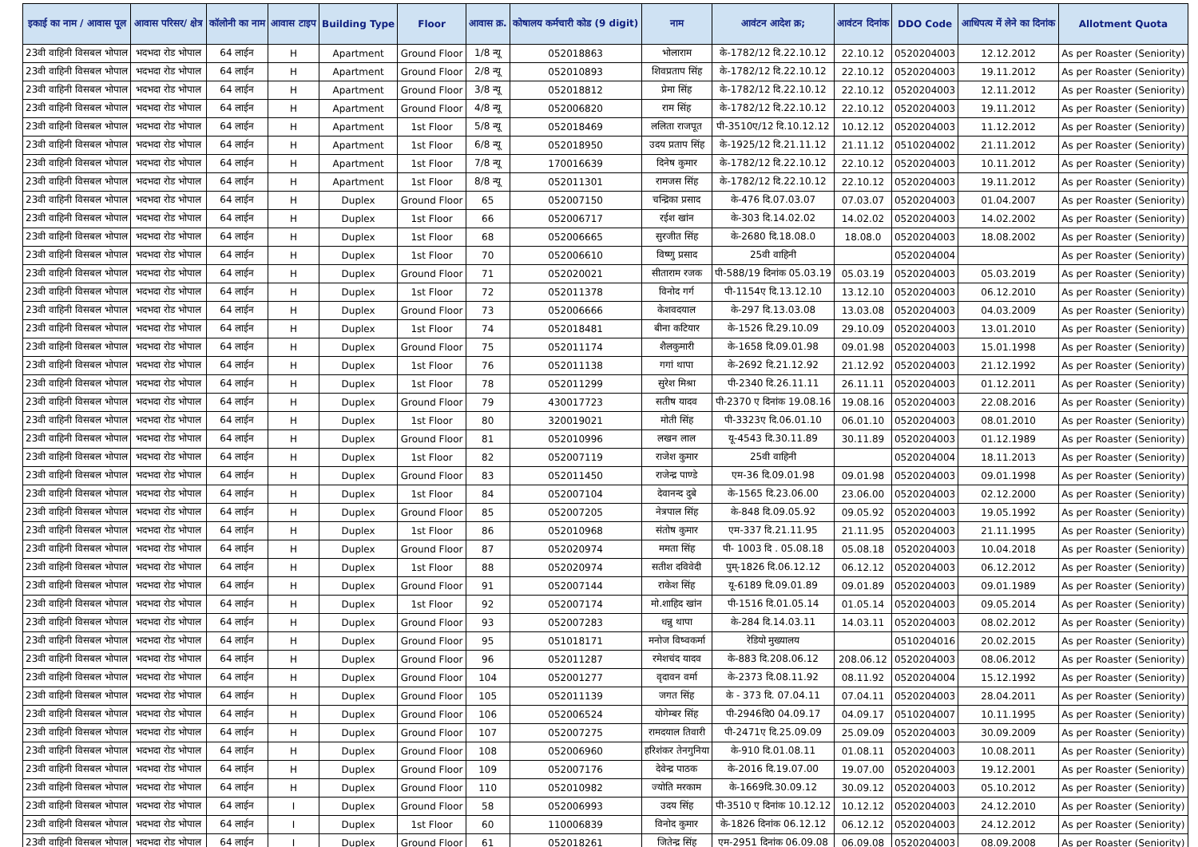| इकाई का नाम / आवास पूल | आवास परिसर/ क्षेत्र | कॉलोनी का नाम | आवास टाइप | Building Type | Floor | आवास क्र. | कोषालय कर्मचारी कोड (9 digit) | नाम | आवंटन आदेश क्र; | आवंटन दिनांक | DDO Code | आधिपत्य में लेने का दिनांक | Allotment Quota |
| --- | --- | --- | --- | --- | --- | --- | --- | --- | --- | --- | --- | --- | --- |
| 23वी वाहिनी विसबल भोपाल | भदभदा रोड भोपाल | 64 लाईन | H | Apartment | Ground Floor | 1/8 न्यू | 052018863 | भोलाराम | के-1782/12 दि.22.10.12 | 22.10.12 | 0520204003 | 12.12.2012 | As per Roaster (Seniority) |
| 23वी वाहिनी विसबल भोपाल | भदभदा रोड भोपाल | 64 लाईन | H | Apartment | Ground Floor | 2/8 न्यू | 052010893 | शिवप्रताप सिंह | के-1782/12 दि.22.10.12 | 22.10.12 | 0520204003 | 19.11.2012 | As per Roaster (Seniority) |
| 23वी वाहिनी विसबल भोपाल | भदभदा रोड भोपाल | 64 लाईन | H | Apartment | Ground Floor | 3/8 न्यू | 052018812 | प्रेमा सिंह | के-1782/12 दि.22.10.12 | 22.10.12 | 0520204003 | 12.11.2012 | As per Roaster (Seniority) |
| 23वी वाहिनी विसबल भोपाल | भदभदा रोड भोपाल | 64 लाईन | H | Apartment | Ground Floor | 4/8 न्यू | 052006820 | राम सिंह | के-1782/12 दि.22.10.12 | 22.10.12 | 0520204003 | 19.11.2012 | As per Roaster (Seniority) |
| 23वी वाहिनी विसबल भोपाल | भदभदा रोड भोपाल | 64 लाईन | H | Apartment | 1st Floor | 5/8 न्यू | 052018469 | ललिता राजपूत | पी-3510ए/12 दि.10.12.12 | 10.12.12 | 0520204003 | 11.12.2012 | As per Roaster (Seniority) |
| 23वी वाहिनी विसबल भोपाल | भदभदा रोड भोपाल | 64 लाईन | H | Apartment | 1st Floor | 6/8 न्यू | 052018950 | उदय प्रताप सिंह | के-1925/12 दि.21.11.12 | 21.11.12 | 0510204002 | 21.11.2012 | As per Roaster (Seniority) |
| 23वी वाहिनी विसबल भोपाल | भदभदा रोड भोपाल | 64 लाईन | H | Apartment | 1st Floor | 7/8 न्यू | 170016639 | दिनेष कुमार | के-1782/12 दि.22.10.12 | 22.10.12 | 0520204003 | 10.11.2012 | As per Roaster (Seniority) |
| 23वी वाहिनी विसबल भोपाल | भदभदा रोड भोपाल | 64 लाईन | H | Apartment | 1st Floor | 8/8 न्यू | 052011301 | रामजस सिंह | के-1782/12 दि.22.10.12 | 22.10.12 | 0520204003 | 19.11.2012 | As per Roaster (Seniority) |
| 23वी वाहिनी विसबल भोपाल | भदभदा रोड भोपाल | 64 लाईन | H | Duplex | Ground Floor | 65 | 052007150 | चन्द्रिका प्रसाद | के-476 दि.07.03.07 | 07.03.07 | 0520204003 | 01.04.2007 | As per Roaster (Seniority) |
| 23वी वाहिनी विसबल भोपाल | भदभदा रोड भोपाल | 64 लाईन | H | Duplex | 1st Floor | 66 | 052006717 | रईश खांन | के-303 दि.14.02.02 | 14.02.02 | 0520204003 | 14.02.2002 | As per Roaster (Seniority) |
| 23वी वाहिनी विसबल भोपाल | भदभदा रोड भोपाल | 64 लाईन | H | Duplex | 1st Floor | 68 | 052006665 | सुरजीत सिंह | के-2680 दि.18.08.0 | 18.08.0 | 0520204003 | 18.08.2002 | As per Roaster (Seniority) |
| 23वी वाहिनी विसबल भोपाल | भदभदा रोड भोपाल | 64 लाईन | H | Duplex | 1st Floor | 70 | 052006610 | विष्णु प्रसाद | 25वी वाहिनी | | 0520204004 | | As per Roaster (Seniority) |
| 23वी वाहिनी विसबल भोपाल | भदभदा रोड भोपाल | 64 लाईन | H | Duplex | Ground Floor | 71 | 052020021 | सीताराम रजक | पी-588/19 दिनांक 05.03.19 | 05.03.19 | 0520204003 | 05.03.2019 | As per Roaster (Seniority) |
| 23वी वाहिनी विसबल भोपाल | भदभदा रोड भोपाल | 64 लाईन | H | Duplex | 1st Floor | 72 | 052011378 | विनोद गर्ग | पी-1154ए दि.13.12.10 | 13.12.10 | 0520204003 | 06.12.2010 | As per Roaster (Seniority) |
| 23वी वाहिनी विसबल भोपाल | भदभदा रोड भोपाल | 64 लाईन | H | Duplex | Ground Floor | 73 | 052006666 | केशवदयाल | के-297 दि.13.03.08 | 13.03.08 | 0520204003 | 04.03.2009 | As per Roaster (Seniority) |
| 23वी वाहिनी विसबल भोपाल | भदभदा रोड भोपाल | 64 लाईन | H | Duplex | 1st Floor | 74 | 052018481 | बीना कटियार | के-1526 दि.29.10.09 | 29.10.09 | 0520204003 | 13.01.2010 | As per Roaster (Seniority) |
| 23वी वाहिनी विसबल भोपाल | भदभदा रोड भोपाल | 64 लाईन | H | Duplex | Ground Floor | 75 | 052011174 | शैलकुमारी | के-1658 दि.09.01.98 | 09.01.98 | 0520204003 | 15.01.1998 | As per Roaster (Seniority) |
| 23वी वाहिनी विसबल भोपाल | भदभदा रोड भोपाल | 64 लाईन | H | Duplex | 1st Floor | 76 | 052011138 | गगां थापा | के-2692 दि.21.12.92 | 21.12.92 | 0520204003 | 21.12.1992 | As per Roaster (Seniority) |
| 23वी वाहिनी विसबल भोपाल | भदभदा रोड भोपाल | 64 लाईन | H | Duplex | 1st Floor | 78 | 052011299 | सुरेश मिश्रा | पी-2340 दि.26.11.11 | 26.11.11 | 0520204003 | 01.12.2011 | As per Roaster (Seniority) |
| 23वी वाहिनी विसबल भोपाल | भदभदा रोड भोपाल | 64 लाईन | H | Duplex | Ground Floor | 79 | 430017723 | सतीष यादव | पी-2370 ए दिनांक 19.08.16 | 19.08.16 | 0520204003 | 22.08.2016 | As per Roaster (Seniority) |
| 23वी वाहिनी विसबल भोपाल | भदभदा रोड भोपाल | 64 लाईन | H | Duplex | 1st Floor | 80 | 320019021 | मोती सिंह | पी-3323ए दि.06.01.10 | 06.01.10 | 0520204003 | 08.01.2010 | As per Roaster (Seniority) |
| 23वी वाहिनी विसबल भोपाल | भदभदा रोड भोपाल | 64 लाईन | H | Duplex | Ground Floor | 81 | 052010996 | लखन लाल | यू-4543 दि.30.11.89 | 30.11.89 | 0520204003 | 01.12.1989 | As per Roaster (Seniority) |
| 23वी वाहिनी विसबल भोपाल | भदभदा रोड भोपाल | 64 लाईन | H | Duplex | 1st Floor | 82 | 052007119 | राजेश कुमार | 25वी वाहिनी | | 0520204004 | 18.11.2013 | As per Roaster (Seniority) |
| 23वी वाहिनी विसबल भोपाल | भदभदा रोड भोपाल | 64 लाईन | H | Duplex | Ground Floor | 83 | 052011450 | राजेन्द्र पाण्डे | एम-36 दि.09.01.98 | 09.01.98 | 0520204003 | 09.01.1998 | As per Roaster (Seniority) |
| 23वी वाहिनी विसबल भोपाल | भदभदा रोड भोपाल | 64 लाईन | H | Duplex | 1st Floor | 84 | 052007104 | देवानन्द दुबे | के-1565 दि.23.06.00 | 23.06.00 | 0520204003 | 02.12.2000 | As per Roaster (Seniority) |
| 23वी वाहिनी विसबल भोपाल | भदभदा रोड भोपाल | 64 लाईन | H | Duplex | Ground Floor | 85 | 052007205 | नेत्रपाल सिंह | के-848 दि.09.05.92 | 09.05.92 | 0520204003 | 19.05.1992 | As per Roaster (Seniority) |
| 23वी वाहिनी विसबल भोपाल | भदभदा रोड भोपाल | 64 लाईन | H | Duplex | 1st Floor | 86 | 052010968 | संतोष कुमार | एम-337 दि.21.11.95 | 21.11.95 | 0520204003 | 21.11.1995 | As per Roaster (Seniority) |
| 23वी वाहिनी विसबल भोपाल | भदभदा रोड भोपाल | 64 लाईन | H | Duplex | Ground Floor | 87 | 052020974 | ममता सिंह | पी- 1003 दि . 05.08.18 | 05.08.18 | 0520204003 | 10.04.2018 | As per Roaster (Seniority) |
| 23वी वाहिनी विसबल भोपाल | भदभदा रोड भोपाल | 64 लाईन | H | Duplex | 1st Floor | 88 | 052020974 | सतीश दविवेदी | पुम्-1826 दि.06.12.12 | 06.12.12 | 0520204003 | 06.12.2012 | As per Roaster (Seniority) |
| 23वी वाहिनी विसबल भोपाल | भदभदा रोड भोपाल | 64 लाईन | H | Duplex | Ground Floor | 91 | 052007144 | राकेश सिंह | यू-6189 दि.09.01.89 | 09.01.89 | 0520204003 | 09.01.1989 | As per Roaster (Seniority) |
| 23वी वाहिनी विसबल भोपाल | भदभदा रोड भोपाल | 64 लाईन | H | Duplex | 1st Floor | 92 | 052007174 | मो.शाहिद खांन | पी-1516 दि.01.05.14 | 01.05.14 | 0520204003 | 09.05.2014 | As per Roaster (Seniority) |
| 23वी वाहिनी विसबल भोपाल | भदभदा रोड भोपाल | 64 लाईन | H | Duplex | Ground Floor | 93 | 052007283 | धन्नु थापा | के-284 दि.14.03.11 | 14.03.11 | 0520204003 | 08.02.2012 | As per Roaster (Seniority) |
| 23वी वाहिनी विसबल भोपाल | भदभदा रोड भोपाल | 64 लाईन | H | Duplex | Ground Floor | 95 | 051018171 | मनोज विष्वकर्मा | रेडियो मुख्यालय | | 0510204016 | 20.02.2015 | As per Roaster (Seniority) |
| 23वी वाहिनी विसबल भोपाल | भदभदा रोड भोपाल | 64 लाईन | H | Duplex | Ground Floor | 96 | 052011287 | रमेशचंद यादव | के-883 दि.208.06.12 | 208.06.12 | 0520204003 | 08.06.2012 | As per Roaster (Seniority) |
| 23वी वाहिनी विसबल भोपाल | भदभदा रोड भोपाल | 64 लाईन | H | Duplex | Ground Floor | 104 | 052001277 | वृदावन वर्मा | के-2373 दि.08.11.92 | 08.11.92 | 0520204004 | 15.12.1992 | As per Roaster (Seniority) |
| 23वी वाहिनी विसबल भोपाल | भदभदा रोड भोपाल | 64 लाईन | H | Duplex | Ground Floor | 105 | 052011139 | जगत सिंह | के - 373 दि. 07.04.11 | 07.04.11 | 0520204003 | 28.04.2011 | As per Roaster (Seniority) |
| 23वी वाहिनी विसबल भोपाल | भदभदा रोड भोपाल | 64 लाईन | H | Duplex | Ground Floor | 106 | 052006524 | योगेम्बर सिंह | पी-2946दि0 04.09.17 | 04.09.17 | 0510204007 | 10.11.1995 | As per Roaster (Seniority) |
| 23वी वाहिनी विसबल भोपाल | भदभदा रोड भोपाल | 64 लाईन | H | Duplex | Ground Floor | 107 | 052007275 | रामदयाल तिवारी | पी-2471ए दि.25.09.09 | 25.09.09 | 0520204003 | 30.09.2009 | As per Roaster (Seniority) |
| 23वी वाहिनी विसबल भोपाल | भदभदा रोड भोपाल | 64 लाईन | H | Duplex | Ground Floor | 108 | 052006960 | हरिशंकर तेनगुनिया | के-910 दि.01.08.11 | 01.08.11 | 0520204003 | 10.08.2011 | As per Roaster (Seniority) |
| 23वी वाहिनी विसबल भोपाल | भदभदा रोड भोपाल | 64 लाईन | H | Duplex | Ground Floor | 109 | 052007176 | देवेन्द्र पाठक | के-2016 दि.19.07.00 | 19.07.00 | 0520204003 | 19.12.2001 | As per Roaster (Seniority) |
| 23वी वाहिनी विसबल भोपाल | भदभदा रोड भोपाल | 64 लाईन | H | Duplex | Ground Floor | 110 | 052010982 | ज्योति मरकाम | के-1669दि.30.09.12 | 30.09.12 | 0520204003 | 05.10.2012 | As per Roaster (Seniority) |
| 23वी वाहिनी विसबल भोपाल | भदभदा रोड भोपाल | 64 लाईन | I | Duplex | Ground Floor | 58 | 052006993 | उदय सिंह | पी-3510 ए दिनांक 10.12.12 | 10.12.12 | 0520204003 | 24.12.2010 | As per Roaster (Seniority) |
| 23वी वाहिनी विसबल भोपाल | भदभदा रोड भोपाल | 64 लाईन | I | Duplex | 1st Floor | 60 | 110006839 | विनोद कुमार | के-1826 दिनांक 06.12.12 | 06.12.12 | 0520204003 | 24.12.2012 | As per Roaster (Seniority) |
| 23वी वाहिनी विसबल भोपाल | भदभदा रोड भोपाल | 64 लाईन | I | Duplex | Ground Floor | 61 | 052018261 | जितेन्द्र सिंह | एम-2951 दिनांक 06.09.08 | 06.09.08 | 0520204003 | 08.09.2008 | As per Roaster (Seniority) |